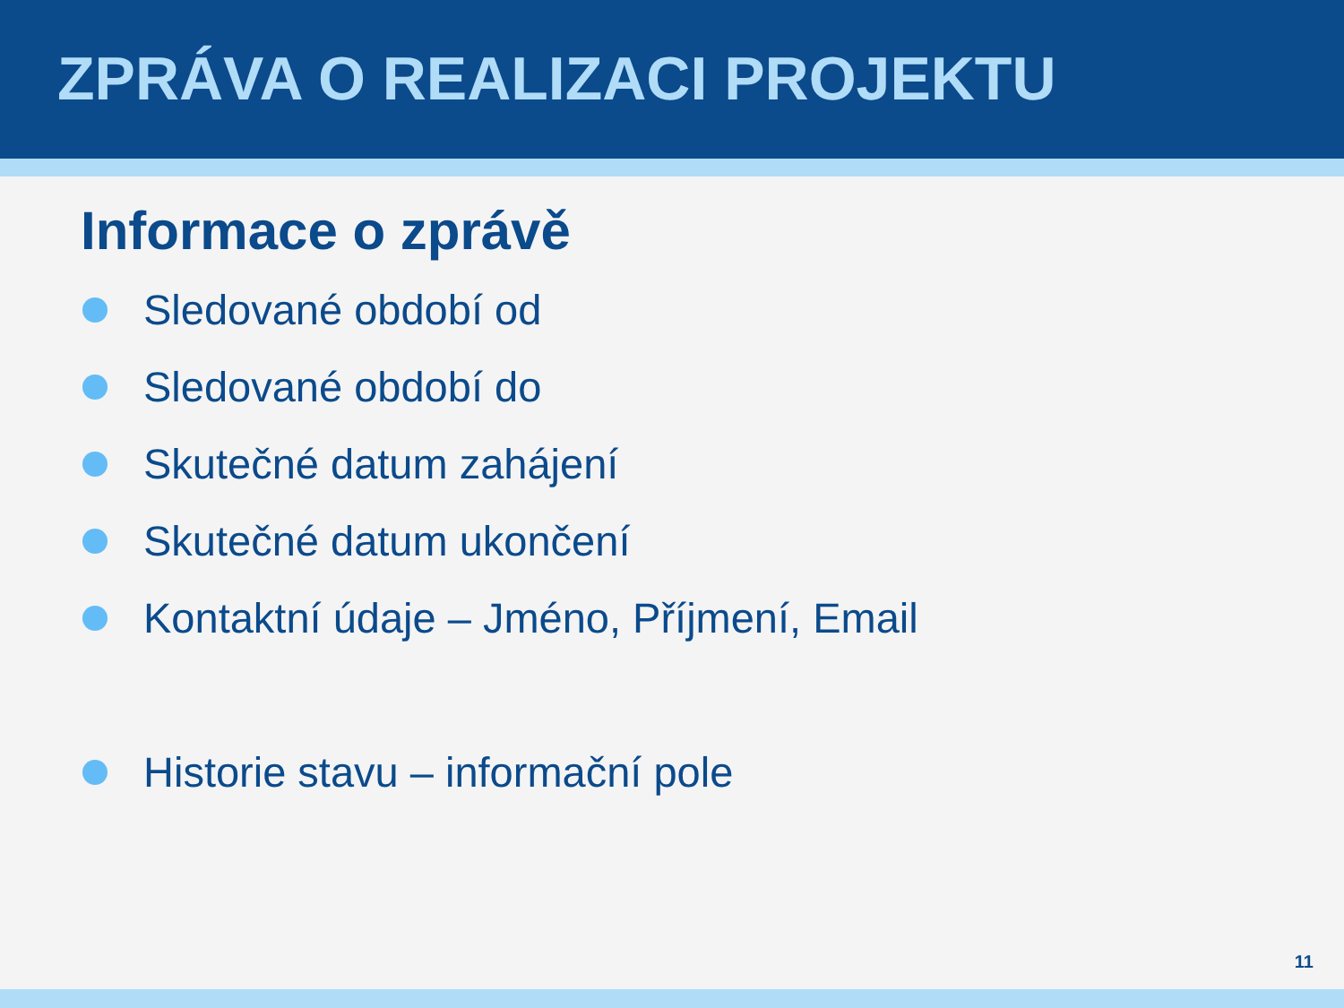ZPRÁVA O REALIZACI PROJEKTU
Informace o zprávě
Sledované období od
Sledované období do
Skutečné datum zahájení
Skutečné datum ukončení
Kontaktní údaje – Jméno, Příjmení, Email
Historie stavu – informační pole
11